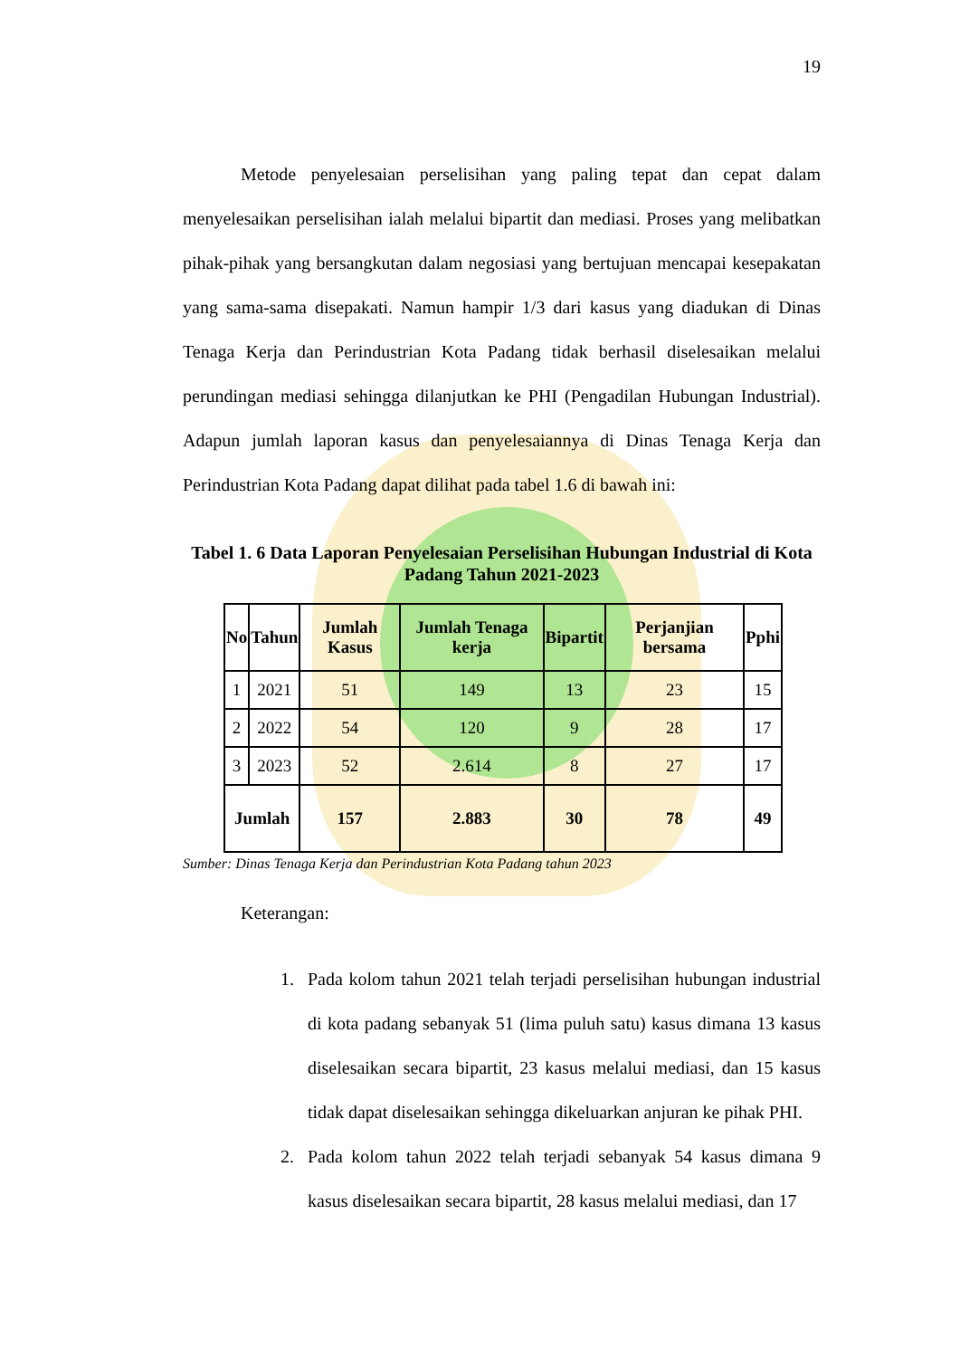19
Metode penyelesaian perselisihan yang paling tepat dan cepat dalam menyelesaikan perselisihan ialah melalui bipartit dan mediasi. Proses yang melibatkan pihak-pihak yang bersangkutan dalam negosiasi yang bertujuan mencapai kesepakatan yang sama-sama disepakati. Namun hampir 1/3 dari kasus yang diadukan di Dinas Tenaga Kerja dan Perindustrian Kota Padang tidak berhasil diselesaikan melalui perundingan mediasi sehingga dilanjutkan ke PHI (Pengadilan Hubungan Industrial). Adapun jumlah laporan kasus dan penyelesaiannya di Dinas Tenaga Kerja dan Perindustrian Kota Padang dapat dilihat pada tabel 1.6 di bawah ini:
Tabel 1. 6 Data Laporan Penyelesaian Perselisihan Hubungan Industrial di Kota Padang Tahun 2021-2023
| No | Tahun | Jumlah Kasus | Jumlah Tenaga kerja | Bipartit | Perjanjian bersama | Pphi |
| --- | --- | --- | --- | --- | --- | --- |
| 1 | 2021 | 51 | 149 | 13 | 23 | 15 |
| 2 | 2022 | 54 | 120 | 9 | 28 | 17 |
| 3 | 2023 | 52 | 2.614 | 8 | 27 | 17 |
| Jumlah | | 157 | 2.883 | 30 | 78 | 49 |
Sumber: Dinas Tenaga Kerja dan Perindustrian Kota Padang tahun 2023
Keterangan:
1. Pada kolom tahun 2021 telah terjadi perselisihan hubungan industrial di kota padang sebanyak 51 (lima puluh satu) kasus dimana 13 kasus diselesaikan secara bipartit, 23 kasus melalui mediasi, dan 15 kasus tidak dapat diselesaikan sehingga dikeluarkan anjuran ke pihak PHI.
2. Pada kolom tahun 2022 telah terjadi sebanyak 54 kasus dimana 9 kasus diselesaikan secara bipartit, 28 kasus melalui mediasi, dan 17